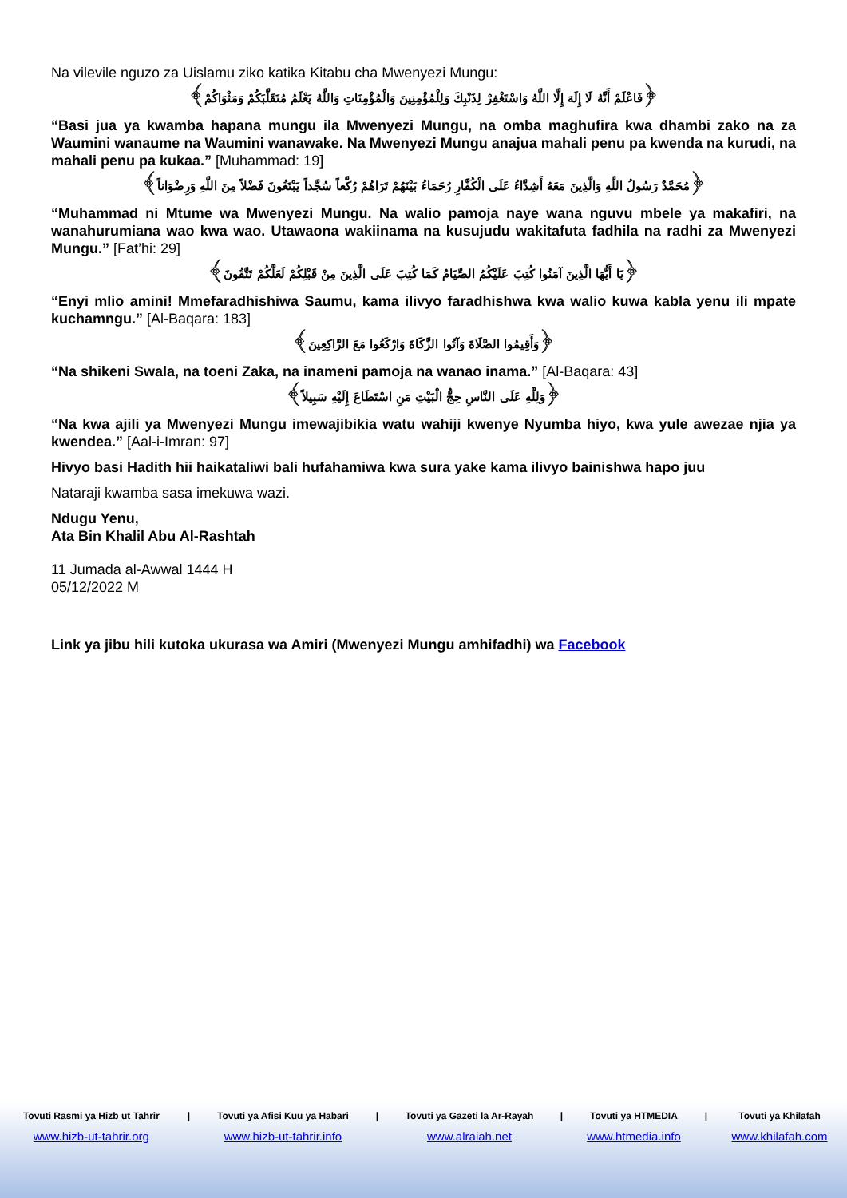Na vilevile nguzo za Uislamu ziko katika Kitabu cha Mwenyezi Mungu:
﴿فَاعْلَمْ أَنَّهُ لَا إِلَهَ إِلَّا اللَّهُ وَاسْتَغْفِرْ لِذَنْبِكَ وَلِلْمُؤْمِنِينَ وَالْمُؤْمِنَاتِ وَاللَّهُ يَعْلَمُ مُتَقَلَّبَكُمْ وَمَثْوَاكُمْ﴾
“Basi jua ya kwamba hapana mungu ila Mwenyezi Mungu, na omba maghufira kwa dhambi zako na za Waumini wanaume na Waumini wanawake. Na Mwenyezi Mungu anajua mahali penu pa kwenda na kurudi, na mahali penu pa kukaa.” [Muhammad: 19]
﴿مُحَمَّدٌ رَسُولُ اللَّهِ وَالَّذِينَ مَعَهُ أَشِدَّاءُ عَلَى الْكُفَّارِ رُحَمَاءُ بَيْنَهُمْ تَرَاهُمْ رُكَّعاً سُجَّداً يَبْتَغُونَ فَضْلاً مِنَ اللَّهِ وَرِضْوَاناً﴾
“Muhammad ni Mtume wa Mwenyezi Mungu. Na walio pamoja naye wana nguvu mbele ya makafiri, na wanahurumiana wao kwa wao. Utawaona wakiinama na kusujudu wakitafuta fadhila na radhi za Mwenyezi Mungu.” [Fat’hi: 29]
﴿يَا أَيُّهَا الَّذِينَ آمَنُوا كُتِبَ عَلَيْكُمُ الصِّيَامُ كَمَا كُتِبَ عَلَى الَّذِينَ مِنْ قَبْلِكُمْ لَعَلَّكُمْ تَتَّقُونَ﴾
“Enyi mlio amini! Mmefaradhishiwa Saumu, kama ilivyo faradhishwa kwa walio kuwa kabla yenu ili mpate kuchamngu.” [Al-Baqara: 183]
﴿وَأَقِيمُوا الصَّلَاةَ وَآتُوا الزَّكَاةَ وَارْكَعُوا مَعَ الرَّاكِعِينَ﴾
“Na shikeni Swala, na toeni Zaka, na inameni pamoja na wanao inama.” [Al-Baqara: 43]
﴿وَلِلَّهِ عَلَى النَّاسِ حِجُّ الْبَيْتِ مَنِ اسْتَطَاعَ إِلَيْهِ سَبِيلاً﴾
“Na kwa ajili ya Mwenyezi Mungu imewajibikia watu wahiji kwenye Nyumba hiyo, kwa yule awezae njia ya kwendea.” [Aal-i-Imran: 97]
Hivyo basi Hadith hii haikataliwi bali hufahamiwa kwa sura yake kama ilivyo bainishwa hapo juu
Nataraji kwamba sasa imekuwa wazi.
Ndugu Yenu,
Ata Bin Khalil Abu Al-Rashtah
11 Jumada al-Awwal 1444 H
05/12/2022 M
Link ya jibu hili kutoka ukurasa wa Amiri (Mwenyezi Mungu amhifadhi) wa Facebook
| Tovuti Rasmi ya Hizb ut Tahrir | / | Tovuti ya Afisi Kuu ya Habari | / | Tovuti ya Gazeti la Ar-Rayah | / | Tovuti ya HTMEDIA | / | Tovuti ya Khilafah |
| --- | --- | --- | --- | --- | --- | --- | --- | --- |
| www.hizb-ut-tahrir.org | | www.hizb-ut-tahrir.info | | www.alraiah.net | | www.htmedia.info | | www.khilafah.com |